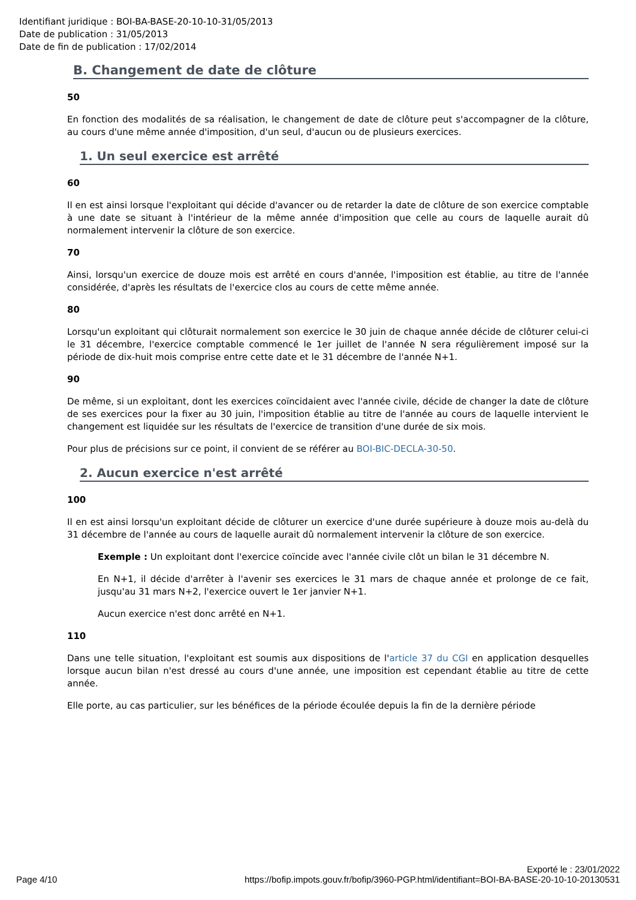Identifiant juridique : BOI-BA-BASE-20-10-10-31/05/2013
Date de publication : 31/05/2013
Date de fin de publication : 17/02/2014
B. Changement de date de clôture
50
En fonction des modalités de sa réalisation, le changement de date de clôture peut s'accompagner de la clôture, au cours d'une même année d'imposition, d'un seul, d'aucun ou de plusieurs exercices.
1. Un seul exercice est arrêté
60
Il en est ainsi lorsque l'exploitant qui décide d'avancer ou de retarder la date de clôture de son exercice comptable à une date se situant à l'intérieur de la même année d'imposition que celle au cours de laquelle aurait dû normalement intervenir la clôture de son exercice.
70
Ainsi, lorsqu'un exercice de douze mois est arrêté en cours d'année, l'imposition est établie, au titre de l'année considérée, d'après les résultats de l'exercice clos au cours de cette même année.
80
Lorsqu'un exploitant qui clôturait normalement son exercice le 30 juin de chaque année décide de clôturer celui-ci le 31 décembre, l'exercice comptable commencé le 1er juillet de l'année N sera régulièrement imposé sur la période de dix-huit mois comprise entre cette date et le 31 décembre de l'année N+1.
90
De même, si un exploitant, dont les exercices coïncidaient avec l'année civile, décide de changer la date de clôture de ses exercices pour la fixer au 30 juin, l'imposition établie au titre de l'année au cours de laquelle intervient le changement est liquidée sur les résultats de l'exercice de transition d'une durée de six mois.
Pour plus de précisions sur ce point, il convient de se référer au BOI-BIC-DECLA-30-50.
2. Aucun exercice n'est arrêté
100
Il en est ainsi lorsqu'un exploitant décide de clôturer un exercice d'une durée supérieure à douze mois au-delà du 31 décembre de l'année au cours de laquelle aurait dû normalement intervenir la clôture de son exercice.
Exemple : Un exploitant dont l'exercice coïncide avec l'année civile clôt un bilan le 31 décembre N.
En N+1, il décide d'arrêter à l'avenir ses exercices le 31 mars de chaque année et prolonge de ce fait, jusqu'au 31 mars N+2, l'exercice ouvert le 1er janvier N+1.
Aucun exercice n'est donc arrêté en N+1.
110
Dans une telle situation, l'exploitant est soumis aux dispositions de l'article 37 du CGI en application desquelles lorsque aucun bilan n'est dressé au cours d'une année, une imposition est cependant établie au titre de cette année.
Elle porte, au cas particulier, sur les bénéfices de la période écoulée depuis la fin de la dernière période
Exporté le : 23/01/2022
Page 4/10 https://bofip.impots.gouv.fr/bofip/3960-PGP.html/identifiant=BOI-BA-BASE-20-10-10-20130531